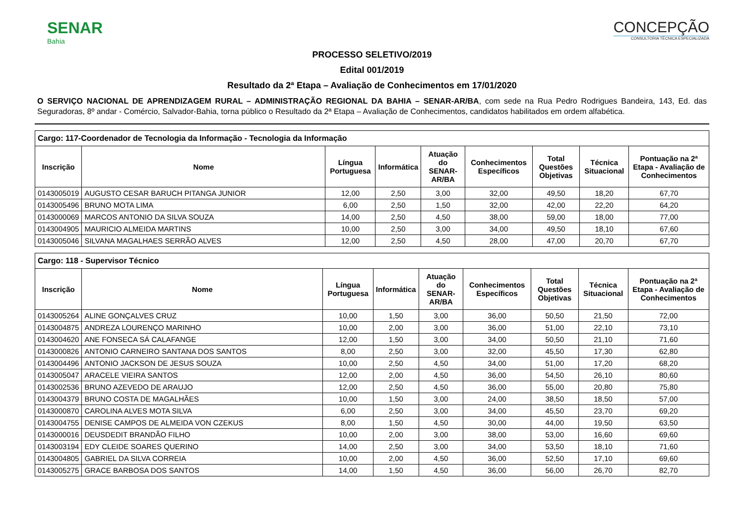SENAR
Bahia
CONCEPÇÃO
CONSULTORIA TÉCNICA ESPECIALIZADA
PROCESSO SELETIVO/2019
Edital 001/2019
Resultado da 2ª Etapa – Avaliação de Conhecimentos em 17/01/2020
O SERVIÇO NACIONAL DE APRENDIZAGEM RURAL – ADMINISTRAÇÃO REGIONAL DA BAHIA – SENAR-AR/BA, com sede na Rua Pedro Rodrigues Bandeira, 143, Ed. das Seguradoras, 8º andar - Comércio, Salvador-Bahia, torna público o Resultado da 2ª Etapa – Avaliação de Conhecimentos, candidatos habilitados em ordem alfabética.
| Cargo: 117-Coordenador de Tecnologia da Informação - Tecnologia da Informação | | | | | | | | |
| --- | --- | --- | --- | --- | --- | --- | --- | --- |
| Inscrição | Nome | Língua Portuguesa | Informática | Atuação do SENAR-AR/BA | Conhecimentos Específicos | Total Questões Objetivas | Técnica Situacional | Pontuação na 2ª Etapa - Avaliação de Conhecimentos |
| 0143005019 | AUGUSTO CESAR BARUCH PITANGA JUNIOR | 12,00 | 2,50 | 3,00 | 32,00 | 49,50 | 18,20 | 67,70 |
| 0143005496 | BRUNO MOTA LIMA | 6,00 | 2,50 | 1,50 | 32,00 | 42,00 | 22,20 | 64,20 |
| 0143000069 | MARCOS ANTONIO DA SILVA SOUZA | 14,00 | 2,50 | 4,50 | 38,00 | 59,00 | 18,00 | 77,00 |
| 0143004905 | MAURICIO ALMEIDA MARTINS | 10,00 | 2,50 | 3,00 | 34,00 | 49,50 | 18,10 | 67,60 |
| 0143005046 | SILVANA MAGALHAES SERRÃO ALVES | 12,00 | 2,50 | 4,50 | 28,00 | 47,00 | 20,70 | 67,70 |
| Cargo: 118 - Supervisor Técnico | | | | | | | | |
| --- | --- | --- | --- | --- | --- | --- | --- | --- |
| Inscrição | Nome | Língua Portuguesa | Informática | Atuação do SENAR-AR/BA | Conhecimentos Específicos | Total Questões Objetivas | Técnica Situacional | Pontuação na 2ª Etapa - Avaliação de Conhecimentos |
| 0143005264 | ALINE GONÇALVES CRUZ | 10,00 | 1,50 | 3,00 | 36,00 | 50,50 | 21,50 | 72,00 |
| 0143004875 | ANDREZA LOURENÇO MARINHO | 10,00 | 2,00 | 3,00 | 36,00 | 51,00 | 22,10 | 73,10 |
| 0143004620 | ANE FONSECA SÁ CALAFANGE | 12,00 | 1,50 | 3,00 | 34,00 | 50,50 | 21,10 | 71,60 |
| 0143000826 | ANTONIO CARNEIRO SANTANA DOS SANTOS | 8,00 | 2,50 | 3,00 | 32,00 | 45,50 | 17,30 | 62,80 |
| 0143004496 | ANTONIO JACKSON DE JESUS SOUZA | 10,00 | 2,50 | 4,50 | 34,00 | 51,00 | 17,20 | 68,20 |
| 0143005047 | ARACELE VIEIRA SANTOS | 12,00 | 2,00 | 4,50 | 36,00 | 54,50 | 26,10 | 80,60 |
| 0143002536 | BRUNO AZEVEDO DE ARAUJO | 12,00 | 2,50 | 4,50 | 36,00 | 55,00 | 20,80 | 75,80 |
| 0143004379 | BRUNO COSTA DE MAGALHÃES | 10,00 | 1,50 | 3,00 | 24,00 | 38,50 | 18,50 | 57,00 |
| 0143000870 | CAROLINA ALVES MOTA SILVA | 6,00 | 2,50 | 3,00 | 34,00 | 45,50 | 23,70 | 69,20 |
| 0143004755 | DENISE CAMPOS DE ALMEIDA VON CZEKUS | 8,00 | 1,50 | 4,50 | 30,00 | 44,00 | 19,50 | 63,50 |
| 0143000016 | DEUSDEDIT BRANDÃO FILHO | 10,00 | 2,00 | 3,00 | 38,00 | 53,00 | 16,60 | 69,60 |
| 0143003194 | EDY CLEIDE SOARES QUERINO | 14,00 | 2,50 | 3,00 | 34,00 | 53,50 | 18,10 | 71,60 |
| 0143004805 | GABRIEL DA SILVA CORREIA | 10,00 | 2,00 | 4,50 | 36,00 | 52,50 | 17,10 | 69,60 |
| 0143005275 | GRACE BARBOSA DOS SANTOS | 14,00 | 1,50 | 4,50 | 36,00 | 56,00 | 26,70 | 82,70 |